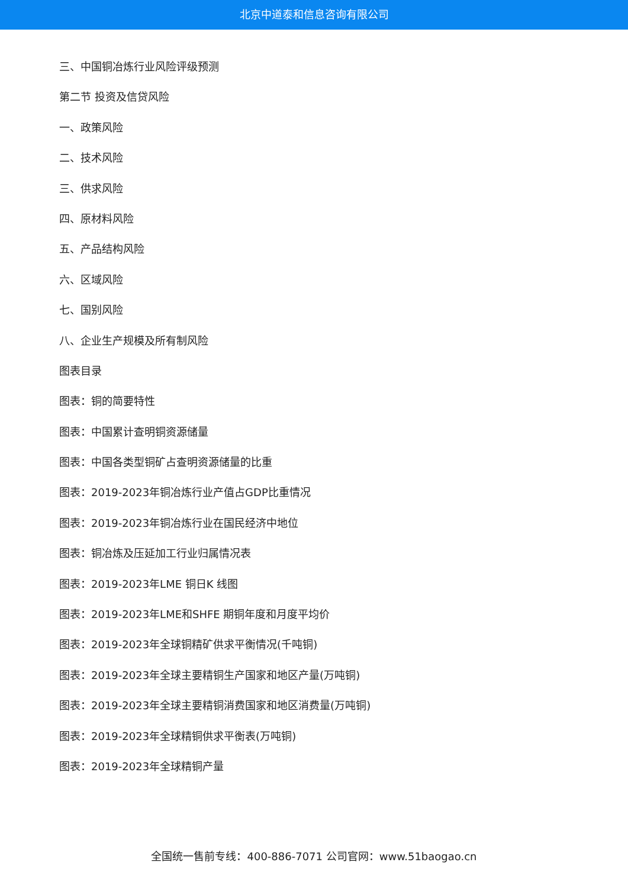北京中道泰和信息咨询有限公司
三、中国铜冶炼行业风险评级预测
第二节 投资及信贷风险
一、政策风险
二、技术风险
三、供求风险
四、原材料风险
五、产品结构风险
六、区域风险
七、国别风险
八、企业生产规模及所有制风险
图表目录
图表：铜的简要特性
图表：中国累计查明铜资源储量
图表：中国各类型铜矿占查明资源储量的比重
图表：2019-2023年铜冶炼行业产值占GDP比重情况
图表：2019-2023年铜冶炼行业在国民经济中地位
图表：铜冶炼及压延加工行业归属情况表
图表：2019-2023年LME 铜日K 线图
图表：2019-2023年LME和SHFE 期铜年度和月度平均价
图表：2019-2023年全球铜精矿供求平衡情况(千吨铜)
图表：2019-2023年全球主要精铜生产国家和地区产量(万吨铜)
图表：2019-2023年全球主要精铜消费国家和地区消费量(万吨铜)
图表：2019-2023年全球精铜供求平衡表(万吨铜)
图表：2019-2023年全球精铜产量
全国统一售前专线：400-886-7071 公司官网：www.51baogao.cn